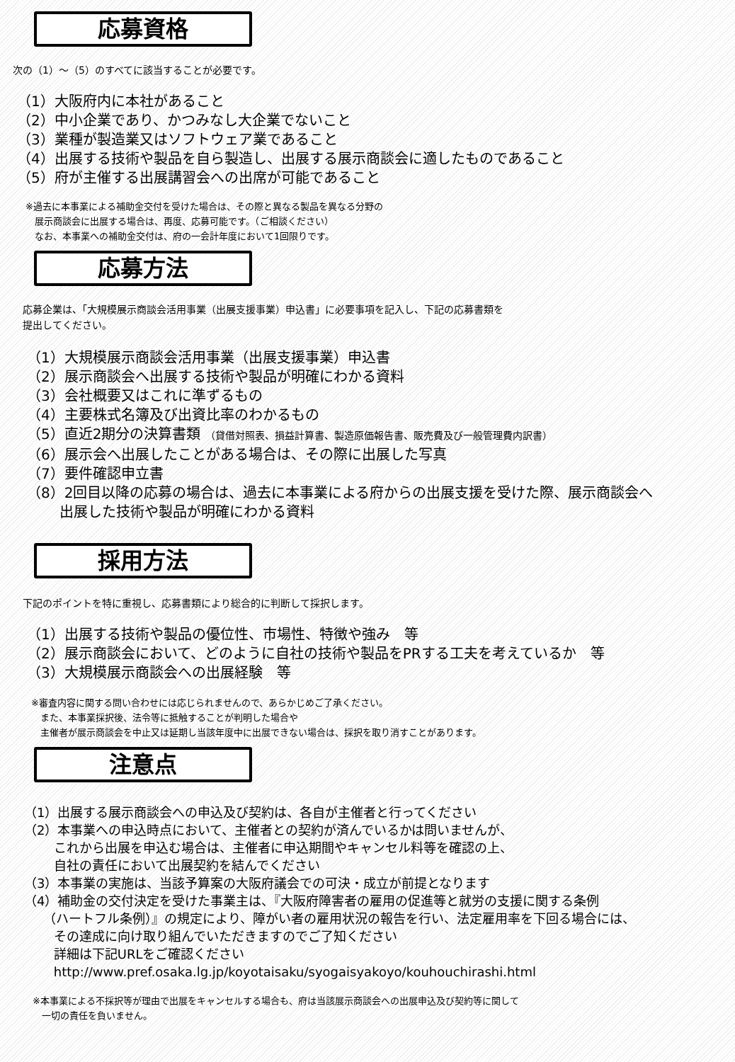応募資格
次の（1）～（5）のすべてに該当することが必要です。
（1）大阪府内に本社があること
（2）中小企業であり、かつみなし大企業でないこと
（3）業種が製造業又はソフトウェア業であること
（4）出展する技術や製品を自ら製造し、出展する展示商談会に適したものであること
（5）府が主催する出展講習会への出席が可能であること
※過去に本事業による補助金交付を受けた場合は、その際と異なる製品を異なる分野の
　展示商談会に出展する場合は、再度、応募可能です。（ご相談ください）
　なお、本事業への補助金交付は、府の一会計年度において1回限りです。
応募方法
応募企業は、「大規模展示商談会活用事業（出展支援事業）申込書」に必要事項を記入し、下記の応募書類を
提出してください。
（1）大規模展示商談会活用事業（出展支援事業）申込書
（2）展示商談会へ出展する技術や製品が明確にわかる資料
（3）会社概要又はこれに準ずるもの
（4）主要株式名簿及び出資比率のわかるもの
（5）直近2期分の決算書類 （貸借対照表、損益計算書、製造原価報告書、販売費及び一般管理費内訳書）
（6）展示会へ出展したことがある場合は、その際に出展した写真
（7）要件確認申立書
（8）2回目以降の応募の場合は、過去に本事業による府からの出展支援を受けた際、展示商談会へ
　　 出展した技術や製品が明確にわかる資料
採用方法
下記のポイントを特に重視し、応募書類により総合的に判断して採択します。
（1）出展する技術や製品の優位性、市場性、特徴や強み　等
（2）展示商談会において、どのように自社の技術や製品をPRする工夫を考えているか　等
（3）大規模展示商談会への出展経験　等
※審査内容に関する問い合わせには応じられませんので、あらかじめご了承ください。
　また、本事業採択後、法令等に抵触することが判明した場合や
　主催者が展示商談会を中止又は延期し当該年度中に出展できない場合は、採択を取り消すことがあります。
注意点
（1）出展する展示商談会への申込及び契約は、各自が主催者と行ってください
（2）本事業への申込時点において、主催者との契約が済んでいるかは問いませんが、
　　 これから出展を申込む場合は、主催者に申込期間やキャンセル料等を確認の上、
　　 自社の責任において出展契約を結んでください
（3）本事業の実施は、当該予算案の大阪府議会での可決・成立が前提となります
（4）補助金の交付決定を受けた事業主は、『大阪府障害者の雇用の促進等と就労の支援に関する条例
　　（ハートフル条例）』の規定により、障がい者の雇用状況の報告を行い、法定雇用率を下回る場合には、
　　 その達成に向け取り組んでいただきますのでご了知ください
　　 詳細は下記URLをご確認ください
　　 http://www.pref.osaka.lg.jp/koyotaisaku/syogaisyakoyo/kouhouchirashi.html
※本事業による不採択等が理由で出展をキャンセルする場合も、府は当該展示商談会への出展申込及び契約等に関して
　一切の責任を負いません。